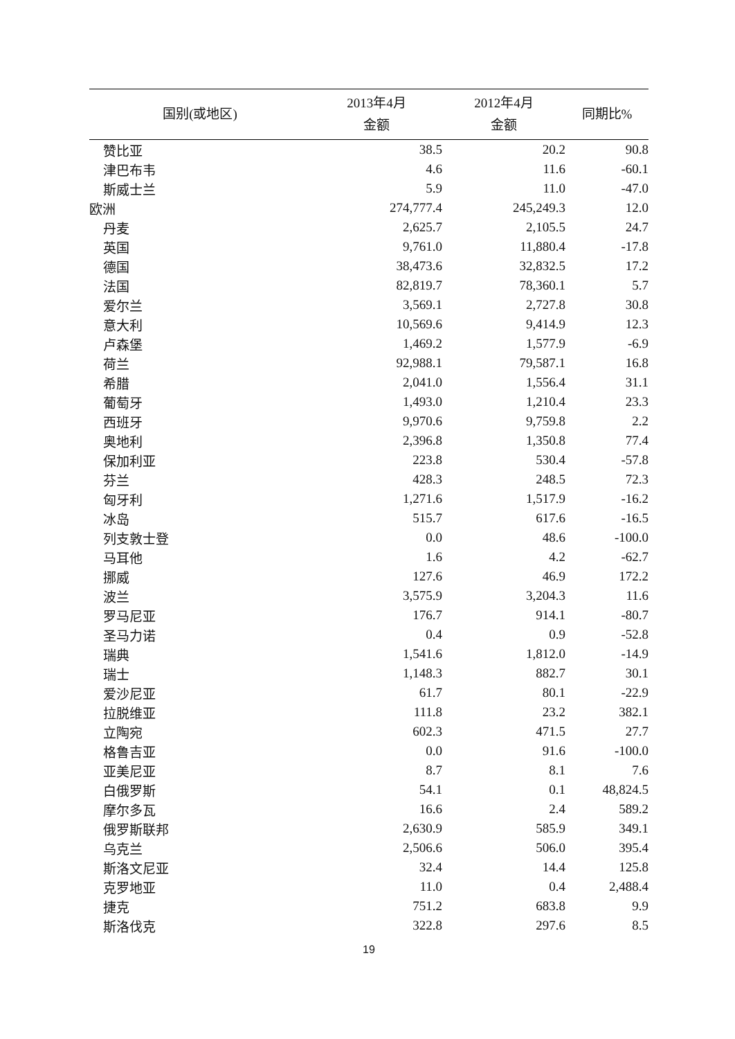| 国别(或地区) | 2013年4月 金额 | 2012年4月 金额 | 同期比% |
| --- | --- | --- | --- |
| 赞比亚 | 38.5 | 20.2 | 90.8 |
| 津巴布韦 | 4.6 | 11.6 | -60.1 |
| 斯威士兰 | 5.9 | 11.0 | -47.0 |
| 欧洲 | 274,777.4 | 245,249.3 | 12.0 |
| 丹麦 | 2,625.7 | 2,105.5 | 24.7 |
| 英国 | 9,761.0 | 11,880.4 | -17.8 |
| 德国 | 38,473.6 | 32,832.5 | 17.2 |
| 法国 | 82,819.7 | 78,360.1 | 5.7 |
| 爱尔兰 | 3,569.1 | 2,727.8 | 30.8 |
| 意大利 | 10,569.6 | 9,414.9 | 12.3 |
| 卢森堡 | 1,469.2 | 1,577.9 | -6.9 |
| 荷兰 | 92,988.1 | 79,587.1 | 16.8 |
| 希腊 | 2,041.0 | 1,556.4 | 31.1 |
| 葡萄牙 | 1,493.0 | 1,210.4 | 23.3 |
| 西班牙 | 9,970.6 | 9,759.8 | 2.2 |
| 奥地利 | 2,396.8 | 1,350.8 | 77.4 |
| 保加利亚 | 223.8 | 530.4 | -57.8 |
| 芬兰 | 428.3 | 248.5 | 72.3 |
| 匈牙利 | 1,271.6 | 1,517.9 | -16.2 |
| 冰岛 | 515.7 | 617.6 | -16.5 |
| 列支敦士登 | 0.0 | 48.6 | -100.0 |
| 马耳他 | 1.6 | 4.2 | -62.7 |
| 挪威 | 127.6 | 46.9 | 172.2 |
| 波兰 | 3,575.9 | 3,204.3 | 11.6 |
| 罗马尼亚 | 176.7 | 914.1 | -80.7 |
| 圣马力诺 | 0.4 | 0.9 | -52.8 |
| 瑞典 | 1,541.6 | 1,812.0 | -14.9 |
| 瑞士 | 1,148.3 | 882.7 | 30.1 |
| 爱沙尼亚 | 61.7 | 80.1 | -22.9 |
| 拉脱维亚 | 111.8 | 23.2 | 382.1 |
| 立陶宛 | 602.3 | 471.5 | 27.7 |
| 格鲁吉亚 | 0.0 | 91.6 | -100.0 |
| 亚美尼亚 | 8.7 | 8.1 | 7.6 |
| 白俄罗斯 | 54.1 | 0.1 | 48,824.5 |
| 摩尔多瓦 | 16.6 | 2.4 | 589.2 |
| 俄罗斯联邦 | 2,630.9 | 585.9 | 349.1 |
| 乌克兰 | 2,506.6 | 506.0 | 395.4 |
| 斯洛文尼亚 | 32.4 | 14.4 | 125.8 |
| 克罗地亚 | 11.0 | 0.4 | 2,488.4 |
| 捷克 | 751.2 | 683.8 | 9.9 |
| 斯洛伐克 | 322.8 | 297.6 | 8.5 |
19